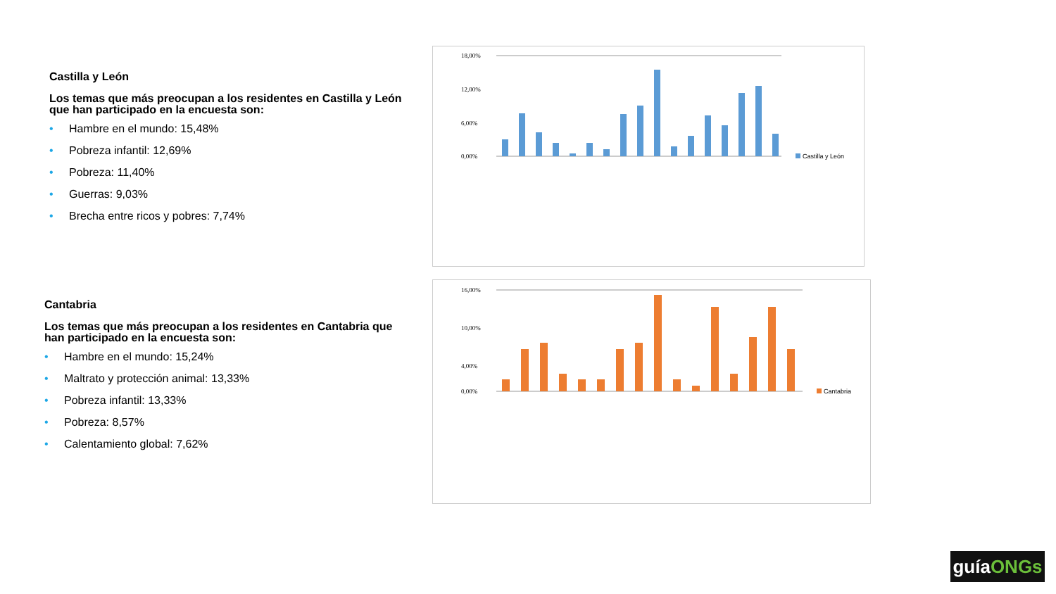Castilla y León
Los temas que más preocupan a los residentes en Castilla y León que han participado en la encuesta son:
• Hambre en el mundo: 15,48%
• Pobreza infantil: 12,69%
• Pobreza: 11,40%
• Guerras: 9,03%
• Brecha entre ricos y pobres: 7,74%
Cantabria
Los temas que más preocupan a los residentes en Cantabria que han participado en la encuesta son:
• Hambre en el mundo: 15,24%
• Maltrato y protección animal: 13,33%
• Pobreza infantil: 13,33%
• Pobreza: 8,57%
• Calentamiento global: 7,62%
18,00%
12,00%
6,00%
0,00%
Castilla y León
16,00%
10,00%
4,00%
0,00%
Cantabria
guíaONGs